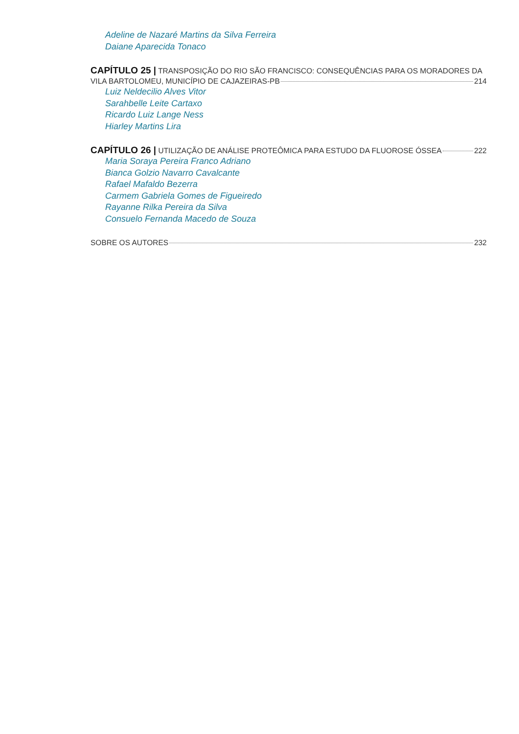Adeline de Nazaré Martins da Silva Ferreira
Daiane Aparecida Tonaco
CAPÍTULO 25 | TRANSPOSIÇÃO DO RIO SÃO FRANCISCO: CONSEQUÊNCIAS PARA OS MORADORES DA
VILA BARTOLOMEU, MUNICÍPIO DE CAJAZEIRAS-PB 214
Luiz Neldecilio Alves Vitor
Sarahbelle Leite Cartaxo
Ricardo Luiz Lange Ness
Hiarley Martins Lira
CAPÍTULO 26 | UTILIZAÇÃO DE ANÁLISE PROTEÔMICA PARA ESTUDO DA FLUOROSE ÓSSEA 222
Maria Soraya Pereira Franco Adriano
Bianca Golzio Navarro Cavalcante
Rafael Mafaldo Bezerra
Carmem Gabriela Gomes de Figueiredo
Rayanne Rilka Pereira da Silva
Consuelo Fernanda Macedo de Souza
SOBRE OS AUTORES 232